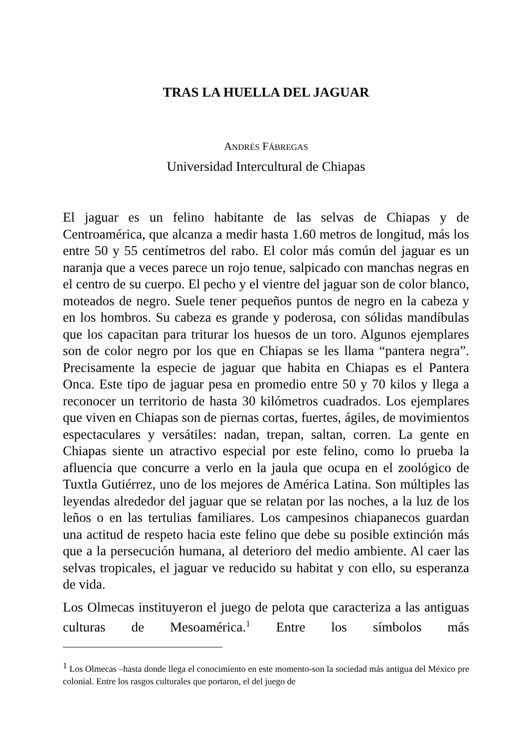TRAS LA HUELLA DEL JAGUAR
ANDRÉS FÁBREGAS
Universidad Intercultural de Chiapas
El jaguar es un felino habitante de las selvas de Chiapas y de Centroamérica, que alcanza a medir hasta 1.60 metros de longitud, más los entre 50 y 55 centímetros del rabo. El color más común del jaguar es un naranja que a veces parece un rojo tenue, salpicado con manchas negras en el centro de su cuerpo. El pecho y el vientre del jaguar son de color blanco, moteados de negro. Suele tener pequeños puntos de negro en la cabeza y en los hombros. Su cabeza es grande y poderosa, con sólidas mandíbulas que los capacitan para triturar los huesos de un toro. Algunos ejemplares son de color negro por los que en Chiapas se les llama “pantera negra”. Precisamente la especie de jaguar que habita en Chiapas es el Pantera Onca. Este tipo de jaguar pesa en promedio entre 50 y 70 kilos y llega a reconocer un territorio de hasta 30 kilómetros cuadrados. Los ejemplares que viven en Chiapas son de piernas cortas, fuertes, ágiles, de movimientos espectaculares y versátiles: nadan, trepan, saltan, corren. La gente en Chiapas siente un atractivo especial por este felino, como lo prueba la afluencia que concurre a verlo en la jaula que ocupa en el zoológico de Tuxtla Gutiérrez, uno de los mejores de América Latina. Son múltiples las leyendas alrededor del jaguar que se relatan por las noches, a la luz de los leños o en las tertulias familiares. Los campesinos chiapanecos guardan una actitud de respeto hacia este felino que debe su posible extinción más que a la persecución humana, al deterioro del medio ambiente. Al caer las selvas tropicales, el jaguar ve reducido su habitat y con ello, su esperanza de vida.
Los Olmecas instituyeron el juego de pelota que caracteriza a las antiguas culturas de Mesoamérica.<sup>1</sup> Entre los símbolos más
<sup>1</sup> Los Olmecas –hasta donde llega el conocimiento en este momento-son la sociedad más antigua del México pre colonial. Entre los rasgos culturales que portaron, el del juego de